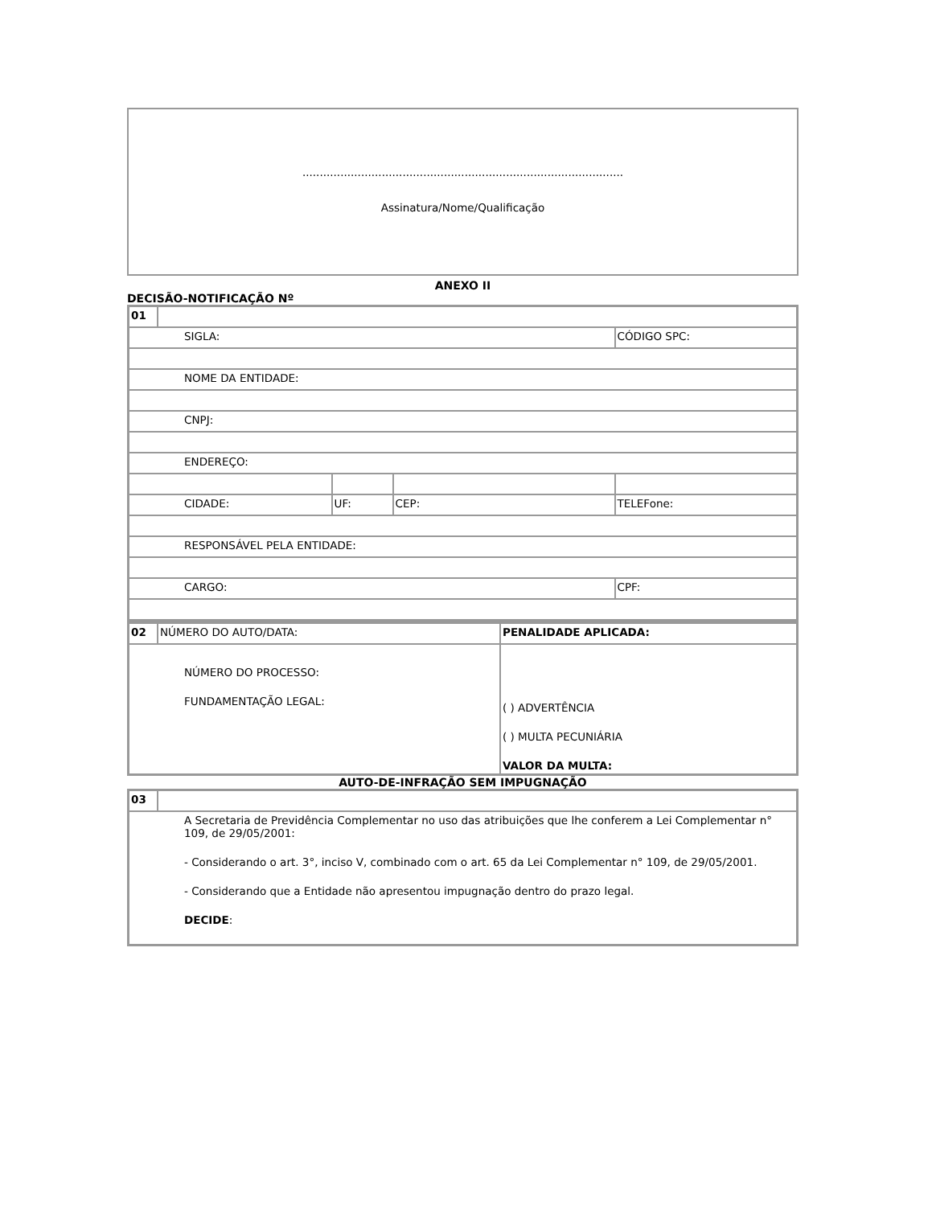.............................................................................................
Assinatura/Nome/Qualificação
ANEXO II
DECISÃO-NOTIFICAÇÃO Nº
| 01 | | | | |
| SIGLA: | | | | CÓDIGO SPC: |
| NOME DA ENTIDADE: | | | | |
| CNPJ: | | | | |
| ENDEREÇO: | | | | |
| CIDADE: | | UF: | CEP: | TELEFone: |
| RESPONSÁVEL PELA ENTIDADE: | | | | |
| CARGO: | | | | CPF: |
| 02 | NÚMERO DO AUTO/DATA: | PENALIDADE APLICADA: |
| NÚMERO DO PROCESSO: FUNDAMENTAÇÃO LEGAL: | | ( ) ADVERTÊNCIA ( ) MULTA PECUNIÁRIA VALOR DA MULTA: |
AUTO-DE-INFRAÇÃO SEM IMPUGNAÇÃO
| 03 | |
| A Secretaria de Previdência Complementar no uso das atribuições que lhe conferem a Lei Complementar n° 109, de 29/05/2001: - Considerando o art. 3°, inciso V, combinado com o art. 65 da Lei Complementar n° 109, de 29/05/2001. - Considerando que a Entidade não apresentou impugnação dentro do prazo legal. DECIDE : | |